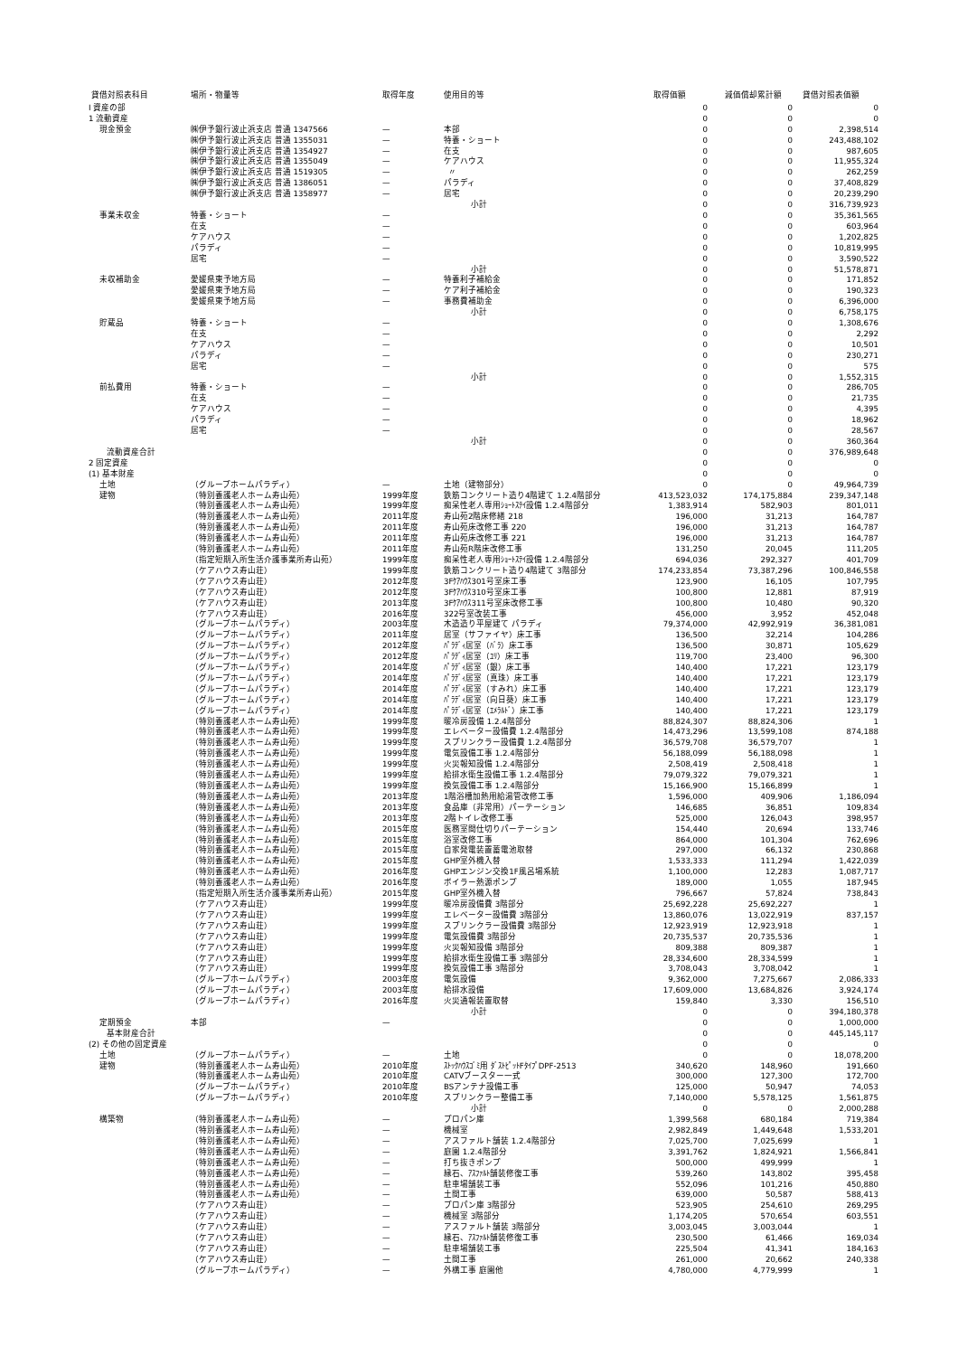| 貸借対照表科目 | 場所・物量等 | 取得年度 | 使用目的等 | 取得価額 | 減価償却累計額 | 貸借対照表価額 |
| --- | --- | --- | --- | --- | --- | --- |
| Ⅰ 資産の部 | | | | 0 | 0 | 0 |
| 1 流動資産 | | | | 0 | 0 | 0 |
| 現金預金 | ㈱伊予銀行波止浜支店 普通 1347566 | — | 本部 | 0 | 0 | 2,398,514 |
| | ㈱伊予銀行波止浜支店 普通 1355031 | — | 特養・ショート | 0 | 0 | 243,488,102 |
| | ㈱伊予銀行波止浜支店 普通 1354927 | — | 在支 | 0 | 0 | 987,605 |
| | ㈱伊予銀行波止浜支店 普通 1355049 | — | ケアハウス | 0 | 0 | 11,955,324 |
| | ㈱伊予銀行波止浜支店 普通 1519305 | — | 〃 | 0 | 0 | 262,259 |
| | ㈱伊予銀行波止浜支店 普通 1386051 | — | パラディ | 0 | 0 | 37,408,829 |
| | ㈱伊予銀行波止浜支店 普通 1358977 | — | 居宅 | 0 | 0 | 20,239,290 |
| | | | 小計 | 0 | 0 | 316,739,923 |
| 事業未収金 | 特養・ショート | — | | 0 | 0 | 35,361,565 |
| | 在支 | — | | 0 | 0 | 603,964 |
| | ケアハウス | — | | 0 | 0 | 1,202,825 |
| | パラディ | — | | 0 | 0 | 10,819,995 |
| | 居宅 | — | | 0 | 0 | 3,590,522 |
| | | | 小計 | 0 | 0 | 51,578,871 |
| 未収補助金 | 愛媛県東予地方局 | — | 特養利子補給金 | 0 | 0 | 171,852 |
| | 愛媛県東予地方局 | — | ケア利子補給金 | 0 | 0 | 190,323 |
| | 愛媛県東予地方局 | — | 事務費補助金 | 0 | 0 | 6,396,000 |
| | | | 小計 | 0 | 0 | 6,758,175 |
| 貯蔵品 | 特養・ショート | — | | 0 | 0 | 1,308,676 |
| | 在支 | — | | 0 | 0 | 2,292 |
| | ケアハウス | — | | 0 | 0 | 10,501 |
| | パラディ | — | | 0 | 0 | 230,271 |
| | 居宅 | — | | 0 | 0 | 575 |
| | | | 小計 | 0 | 0 | 1,552,315 |
| 前払費用 | 特養・ショート | — | | 0 | 0 | 286,705 |
| | 在支 | — | | 0 | 0 | 21,735 |
| | ケアハウス | — | | 0 | 0 | 4,395 |
| | パラディ | — | | 0 | 0 | 18,962 |
| | 居宅 | — | | 0 | 0 | 28,567 |
| | | | 小計 | 0 | 0 | 360,364 |
| 流動資産合計 | | | | 0 | 0 | 376,989,648 |
| 2 固定資産 | | | | 0 | 0 | 0 |
| (1) 基本財産 | | | | 0 | 0 | 0 |
| 土地 | （グループホームパラディ） | — | 土地（建物部分） | 0 | 0 | 49,964,739 |
| 建物 | （特別養護老人ホーム寿山苑） | 1999年度 | 鉄筋コンクリート造り4階建て 1.2.4階部分 | 413,523,032 | 174,175,884 | 239,347,148 |
| | （特別養護老人ホーム寿山苑） | 1999年度 | 痴呆性老人専用ｼｮｰﾄｽﾃｲ設備 1.2.4階部分 | 1,383,914 | 582,903 | 801,011 |
| | （特別養護老人ホーム寿山苑） | 2011年度 | 寿山苑2階床修繕 218 | 196,000 | 31,213 | 164,787 |
| | （特別養護老人ホーム寿山苑） | 2011年度 | 寿山苑床改修工事 220 | 196,000 | 31,213 | 164,787 |
| | （特別養護老人ホーム寿山苑） | 2011年度 | 寿山苑床改修工事 221 | 196,000 | 31,213 | 164,787 |
| | （特別養護老人ホーム寿山苑） | 2011年度 | 寿山苑R階床改修工事 | 131,250 | 20,045 | 111,205 |
| | （指定短期入所生活介護事業所寿山苑） | 1999年度 | 痴呆性老人専用ｼｮｰﾄｽﾃｲ設備 1.2.4階部分 | 694,036 | 292,327 | 401,709 |
| | （ケアハウス寿山荘） | 1999年度 | 鉄筋コンクリート造り4階建て 3階部分 | 174,233,854 | 73,387,296 | 100,846,558 |
| | （ケアハウス寿山荘） | 2012年度 | 3Fｹｱﾊｳｽ301号室床工事 | 123,900 | 16,105 | 107,795 |
| | （ケアハウス寿山荘） | 2012年度 | 3Fｹｱﾊｳｽ310号室床工事 | 100,800 | 12,881 | 87,919 |
| | （ケアハウス寿山荘） | 2013年度 | 3Fｹｱﾊｳｽ311号室床改修工事 | 100,800 | 10,480 | 90,320 |
| | （ケアハウス寿山荘） | 2016年度 | 322号室改装工事 | 456,000 | 3,952 | 452,048 |
| | （グループホームパラディ） | 2003年度 | 木造造り平屋建て パラディ | 79,374,000 | 42,992,919 | 36,381,081 |
| | （グループホームパラディ） | 2011年度 | 居室（サファイヤ）床工事 | 136,500 | 32,214 | 104,286 |
| | （グループホームパラディ） | 2012年度 | ﾊﾟﾗﾃﾞｨ居室（ﾊﾞﾗ）床工事 | 136,500 | 30,871 | 105,629 |
| | （グループホームパラディ） | 2012年度 | ﾊﾟﾗﾃﾞｨ居室（ﾕﾘ）床工事 | 119,700 | 23,400 | 96,300 |
| | （グループホームパラディ） | 2014年度 | ﾊﾟﾗﾃﾞｨ居室（銀）床工事 | 140,400 | 17,221 | 123,179 |
| | （グループホームパラディ） | 2014年度 | ﾊﾟﾗﾃﾞｨ居室（真珠）床工事 | 140,400 | 17,221 | 123,179 |
| | （グループホームパラディ） | 2014年度 | ﾊﾟﾗﾃﾞｨ居室（すみれ）床工事 | 140,400 | 17,221 | 123,179 |
| | （グループホームパラディ） | 2014年度 | ﾊﾟﾗﾃﾞｨ居室（向日葵）床工事 | 140,400 | 17,221 | 123,179 |
| | （グループホームパラディ） | 2014年度 | ﾊﾟﾗﾃﾞｨ居室（ｴﾒﾗﾙﾄﾞ）床工事 | 140,400 | 17,221 | 123,179 |
| | （特別養護老人ホーム寿山苑） | 1999年度 | 暖冷房設備 1.2.4階部分 | 88,824,307 | 88,824,306 | 1 |
| | （特別養護老人ホーム寿山苑） | 1999年度 | エレベーター設備費 1.2.4階部分 | 14,473,296 | 13,599,108 | 874,188 |
| | （特別養護老人ホーム寿山苑） | 1999年度 | スプリンクラー設備費 1.2.4階部分 | 36,579,708 | 36,579,707 | 1 |
| | （特別養護老人ホーム寿山苑） | 1999年度 | 電気設備工事 1.2.4階部分 | 56,188,099 | 56,188,098 | 1 |
| | （特別養護老人ホーム寿山苑） | 1999年度 | 火災報知設備 1.2.4階部分 | 2,508,419 | 2,508,418 | 1 |
| | （特別養護老人ホーム寿山苑） | 1999年度 | 給排水衛生設備工事 1.2.4階部分 | 79,079,322 | 79,079,321 | 1 |
| | （特別養護老人ホーム寿山苑） | 1999年度 | 換気設備工事 1.2.4階部分 | 15,166,900 | 15,166,899 | 1 |
| | （特別養護老人ホーム寿山苑） | 2013年度 | 1階浴槽加熱用給湯管改修工事 | 1,596,000 | 409,906 | 1,186,094 |
| | （特別養護老人ホーム寿山苑） | 2013年度 | 食品庫（非常用）パーテーション | 146,685 | 36,851 | 109,834 |
| | （特別養護老人ホーム寿山苑） | 2013年度 | 2階トイレ改修工事 | 525,000 | 126,043 | 398,957 |
| | （特別養護老人ホーム寿山苑） | 2015年度 | 医務室間仕切りパーテーション | 154,440 | 20,694 | 133,746 |
| | （特別養護老人ホーム寿山苑） | 2015年度 | 浴室改修工事 | 864,000 | 101,304 | 762,696 |
| | （特別養護老人ホーム寿山苑） | 2015年度 | 自家発電装置蓄電池取替 | 297,000 | 66,132 | 230,868 |
| | （特別養護老人ホーム寿山苑） | 2015年度 | GHP室外機入替 | 1,533,333 | 111,294 | 1,422,039 |
| | （特別養護老人ホーム寿山苑） | 2016年度 | GHPエンジン交換1F風呂場系統 | 1,100,000 | 12,283 | 1,087,717 |
| | （特別養護老人ホーム寿山苑） | 2016年度 | ボイラー熱源ポンプ | 189,000 | 1,055 | 187,945 |
| | （指定短期入所生活介護事業所寿山苑） | 2015年度 | GHP室外機入替 | 796,667 | 57,824 | 738,843 |
| | （ケアハウス寿山荘） | 1999年度 | 暖冷房設備費 3階部分 | 25,692,228 | 25,692,227 | 1 |
| | （ケアハウス寿山荘） | 1999年度 | エレベーター設備費 3階部分 | 13,860,076 | 13,022,919 | 837,157 |
| | （ケアハウス寿山荘） | 1999年度 | スプリンクラー設備費 3階部分 | 12,923,919 | 12,923,918 | 1 |
| | （ケアハウス寿山荘） | 1999年度 | 電気設備費 3階部分 | 20,735,537 | 20,735,536 | 1 |
| | （ケアハウス寿山荘） | 1999年度 | 火災報知設備 3階部分 | 809,388 | 809,387 | 1 |
| | （ケアハウス寿山荘） | 1999年度 | 給排水衛生設備工事 3階部分 | 28,334,600 | 28,334,599 | 1 |
| | （ケアハウス寿山荘） | 1999年度 | 換気設備工事 3階部分 | 3,708,043 | 3,708,042 | 1 |
| | （グループホームパラディ） | 2003年度 | 電気設備 | 9,362,000 | 7,275,667 | 2,086,333 |
| | （グループホームパラディ） | 2003年度 | 給排水設備 | 17,609,000 | 13,684,826 | 3,924,174 |
| | （グループホームパラディ） | 2016年度 | 火災通報装置取替 | 159,840 | 3,330 | 156,510 |
| | | | 小計 | 0 | 0 | 394,180,378 |
| 定期預金 | 本部 | — | | 0 | 0 | 1,000,000 |
| 基本財産合計 | | | | 0 | 0 | 445,145,117 |
| (2) その他の固定資産 | | | | 0 | 0 | 0 |
| 土地 | （グループホームパラディ） | — | 土地 | 0 | 0 | 18,078,200 |
| 建物 | （特別養護老人ホーム寿山苑） | 2010年度 | ｽﾄｯｸﾊｳｽｺﾞﾐ用 ﾀﾞｽﾄﾋﾟｯﾄFﾀｲﾌﾟDPF-2513 | 340,620 | 148,960 | 191,660 |
| | （特別養護老人ホーム寿山苑） | 2010年度 | CATVブースター一式 | 300,000 | 127,300 | 172,700 |
| | （グループホームパラディ） | 2010年度 | BSアンテナ設備工事 | 125,000 | 50,947 | 74,053 |
| | （グループホームパラディ） | 2010年度 | スプリンクラー整備工事 | 7,140,000 | 5,578,125 | 1,561,875 |
| | | | 小計 | 0 | 0 | 2,000,288 |
| 構築物 | （特別養護老人ホーム寿山苑） | — | プロパン庫 | 1,399,568 | 680,184 | 719,384 |
| | （特別養護老人ホーム寿山苑） | — | 機械室 | 2,982,849 | 1,449,648 | 1,533,201 |
| | （特別養護老人ホーム寿山苑） | — | アスファルト舗装 1.2.4階部分 | 7,025,700 | 7,025,699 | 1 |
| | （特別養護老人ホーム寿山苑） | — | 庭園 1.2.4階部分 | 3,391,762 | 1,824,921 | 1,566,841 |
| | （特別養護老人ホーム寿山苑） | — | 打ち抜きポンプ | 500,000 | 499,999 | 1 |
| | （特別養護老人ホーム寿山苑） | — | 縁石、ｱｽﾌｧﾙﾄ舗装修復工事 | 539,260 | 143,802 | 395,458 |
| | （特別養護老人ホーム寿山苑） | — | 駐車場舗装工事 | 552,096 | 101,216 | 450,880 |
| | （特別養護老人ホーム寿山苑） | — | 土間工事 | 639,000 | 50,587 | 588,413 |
| | （ケアハウス寿山荘） | — | プロパン庫 3階部分 | 523,905 | 254,610 | 269,295 |
| | （ケアハウス寿山荘） | — | 機械室 3階部分 | 1,174,205 | 570,654 | 603,551 |
| | （ケアハウス寿山荘） | — | アスファルト舗装 3階部分 | 3,003,045 | 3,003,044 | 1 |
| | （ケアハウス寿山荘） | — | 縁石、ｱｽﾌｧﾙﾄ舗装修復工事 | 230,500 | 61,466 | 169,034 |
| | （ケアハウス寿山荘） | — | 駐車場舗装工事 | 225,504 | 41,341 | 184,163 |
| | （ケアハウス寿山荘） | — | 土間工事 | 261,000 | 20,662 | 240,338 |
| | （グループホームパラディ） | — | 外構工事 庭園他 | 4,780,000 | 4,779,999 | 1 |